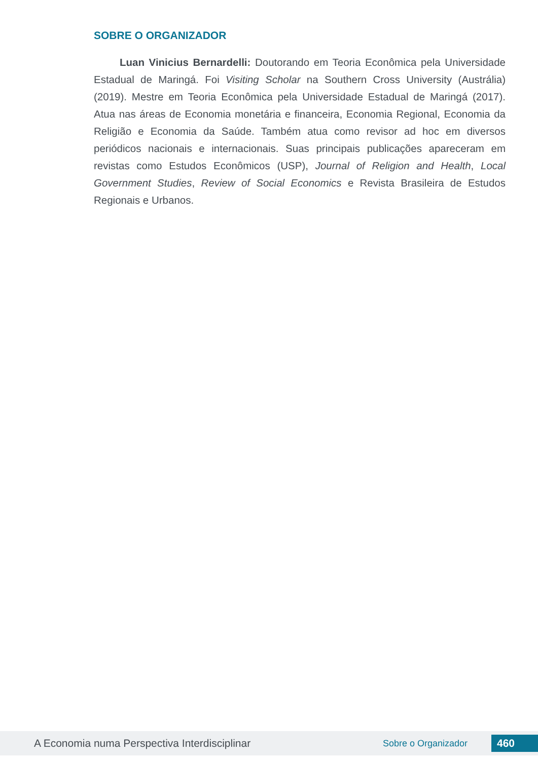SOBRE O ORGANIZADOR
Luan Vinicius Bernardelli: Doutorando em Teoria Econômica pela Universidade Estadual de Maringá. Foi Visiting Scholar na Southern Cross University (Austrália) (2019). Mestre em Teoria Econômica pela Universidade Estadual de Maringá (2017). Atua nas áreas de Economia monetária e financeira, Economia Regional, Economia da Religião e Economia da Saúde. Também atua como revisor ad hoc em diversos periódicos nacionais e internacionais. Suas principais publicações apareceram em revistas como Estudos Econômicos (USP), Journal of Religion and Health, Local Government Studies, Review of Social Economics e Revista Brasileira de Estudos Regionais e Urbanos.
A Economia numa Perspectiva Interdisciplinar Sobre o Organizador 460